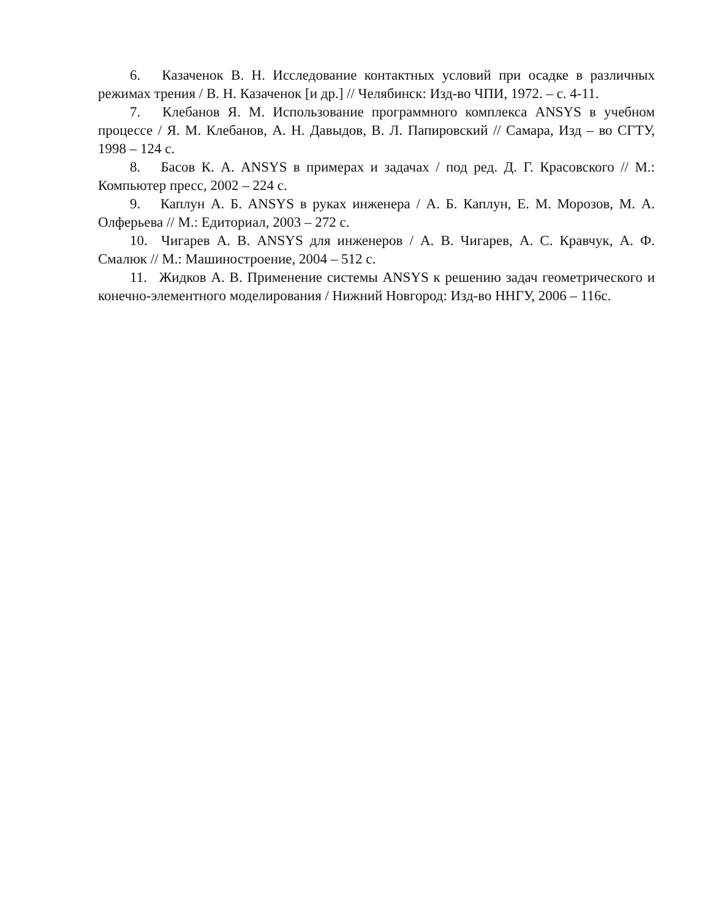6. Казаченок В. Н. Исследование контактных условий при осадке в различных режимах трения / В. Н. Казаченок [и др.] // Челябинск: Изд-во ЧПИ, 1972. – с. 4-11.
7. Клебанов Я. М. Использование программного комплекса ANSYS в учебном процессе / Я. М. Клебанов, А. Н. Давыдов, В. Л. Папировский // Самара, Изд – во СГТУ, 1998 – 124 с.
8. Басов К. А. ANSYS в примерах и задачах / под ред. Д. Г. Красовского // М.: Компьютер пресс, 2002 – 224 с.
9. Каплун А. Б. ANSYS в руках инженера / А. Б. Каплун, Е. М. Морозов, М. А. Олферьева // М.: Едиториал, 2003 – 272 с.
10. Чигарев А. В. ANSYS для инженеров / А. В. Чигарев, А. С. Кравчук, А. Ф. Смалюк // М.: Машиностроение, 2004 – 512 с.
11. Жидков А. В. Применение системы ANSYS к решению задач геометрического и конечно-элементного моделирования / Нижний Новгород: Изд-во ННГУ, 2006 – 116с.